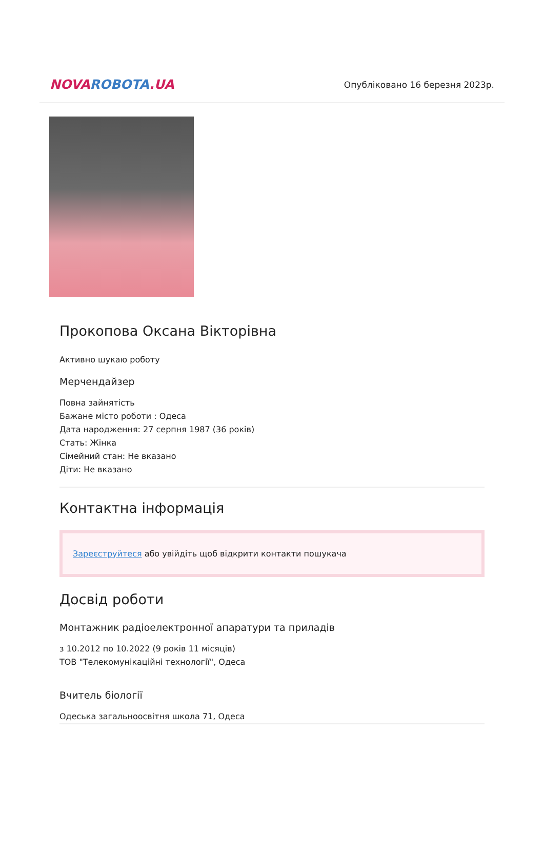NOVA ROBOTA.UA
Опубліковано 16 березня 2023р.
Прокопова Оксана Вікторівна
Активно шукаю роботу
Мерчендайзер
Повна зайнятість
Бажане місто роботи : Одеса
Дата народження: 27 серпня 1987 (36 років)
Стать: Жінка
Сімейний стан: Не вказано
Діти: Не вказано
Контактна інформація
Зареєструйтеся або увійдіть щоб відкрити контакти пошукача
Досвід роботи
Монтажник радіоелектронної апаратури та приладів
з 10.2012 по 10.2022 (9 років 11 місяців)
ТОВ "Телекомунікаційні технології", Одеса
Вчитель біології
Одеська загальноосвітня школа 71, Одеса